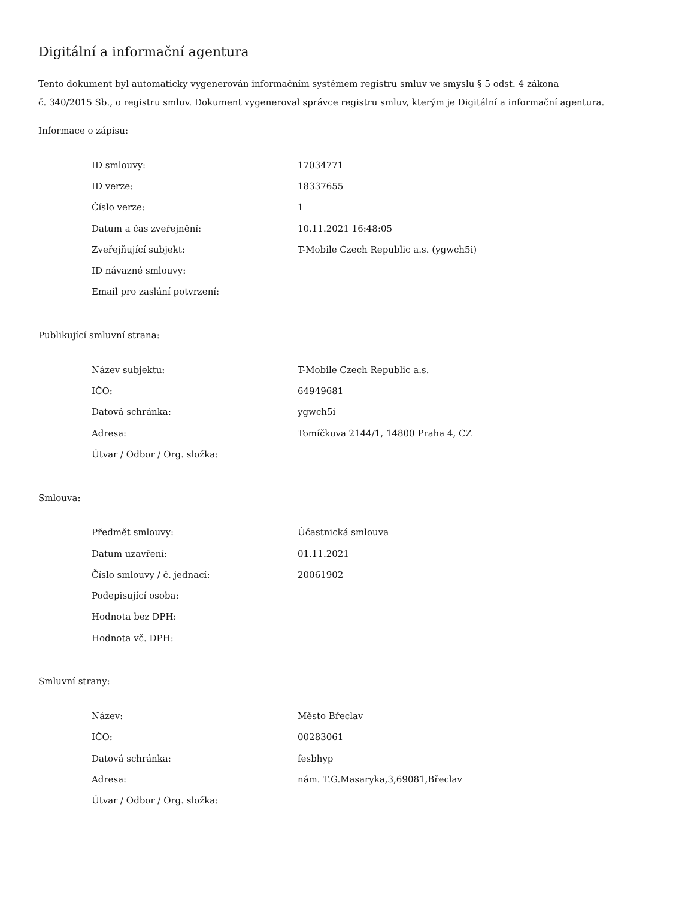Digitální a informační agentura
Tento dokument byl automaticky vygenerován informačním systémem registru smluv ve smyslu § 5 odst. 4 zákona
č. 340/2015 Sb., o registru smluv. Dokument vygeneroval správce registru smluv, kterým je Digitální a informační agentura.
Informace o zápisu:
| ID smlouvy: | 17034771 |
| ID verze: | 18337655 |
| Číslo verze: | 1 |
| Datum a čas zveřejnění: | 10.11.2021 16:48:05 |
| Zveřejňující subjekt: | T-Mobile Czech Republic a.s. (ygwch5i) |
| ID návazné smlouvy: | |
| Email pro zaslání potvrzení: | |
Publikující smluvní strana:
| Název subjektu: | T-Mobile Czech Republic a.s. |
| IČO: | 64949681 |
| Datová schránka: | ygwch5i |
| Adresa: | Tomíčkova 2144/1, 14800 Praha 4, CZ |
| Útvar / Odbor / Org. složka: | |
Smlouva:
| Předmět smlouvy: | Účastnická smlouva |
| Datum uzavření: | 01.11.2021 |
| Číslo smlouvy / č. jednací: | 20061902 |
| Podepisující osoba: | |
| Hodnota bez DPH: | |
| Hodnota vč. DPH: | |
Smluvní strany:
| Název: | Město Břeclav |
| IČO: | 00283061 |
| Datová schránka: | fesbhyp |
| Adresa: | nám. T.G.Masaryka,3,69081,Břeclav |
| Útvar / Odbor / Org. složka: | |